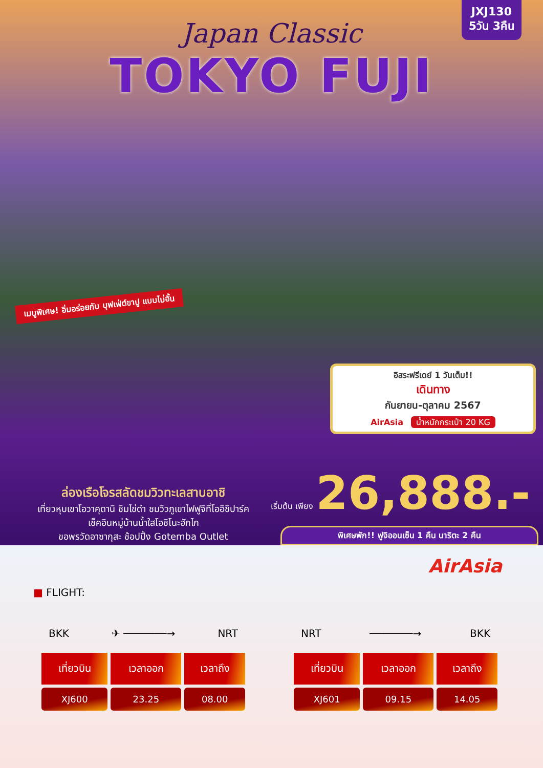JXJ130
5วัน 3คืน
Japan Classic
TOKYO FUJI
เมนูพิเศษ! อิ่มอร่อยกับ บุฟเฟ่ต์ขาปู แบบไม่อั้น
อิสระฟรีเดย์ 1 วันเต็ม!!
เดินทาง
กันยายน-ตุลาคม 2567
AirAsia น้ำหนักกระเป๋า 20 KG
เริ่มต้น เพียง 26,888.-
ล่องเรือโจรสลัดชมวิวทะเลสาบอาชิ
เที่ยวหุบเขาโอวาคุดานิ ชิมไข่ดำ ชมวิวภูเขาไฟฟูจิที่โออิชิปาร์ค
เช็คอินหมู่บ้านน้ำใสโอชิโนะฮักไก
ขอพรวัดอาซากุสะ ช้อปปิ้ง Gotemba Outlet
พิเศษพัก!! ฟูจิออนเซ็น 1 คืน นาริตะ 2 คืน
AirAsia
■ FLIGHT:
BKK ✈ ───────→ NRT
| เที่ยวบิน | เวลาออก | เวลาถึง |
| --- | --- | --- |
| XJ600 | 23.25 | 08.00 |
NRT ───────→ BKK
| เที่ยวบิน | เวลาออก | เวลาถึง |
| --- | --- | --- |
| XJ601 | 09.15 | 14.05 |